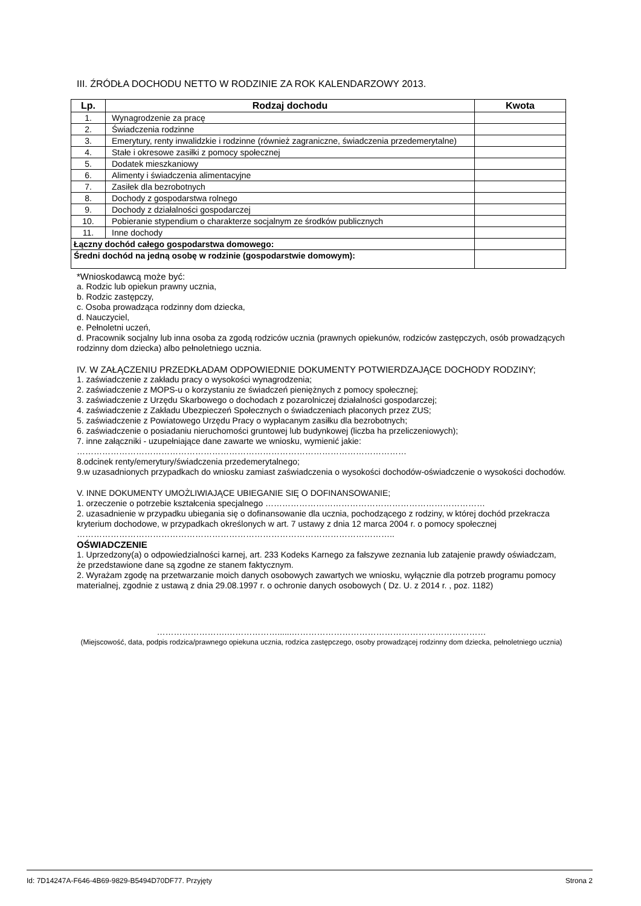III. ŹRÓDŁA DOCHODU NETTO W RODZINIE ZA ROK KALENDARZOWY 2013.
| Lp. | Rodzaj dochodu | Kwota |
| --- | --- | --- |
| 1. | Wynagrodzenie za pracę | |
| 2. | Świadczenia rodzinne | |
| 3. | Emerytury, renty inwalidzkie i rodzinne (również zagraniczne, świadczenia przedemerytalne) | |
| 4. | Stałe i okresowe zasiłki z pomocy społecznej | |
| 5. | Dodatek mieszkaniowy | |
| 6. | Alimenty i świadczenia alimentacyjne | |
| 7. | Zasiłek dla bezrobotnych | |
| 8. | Dochody z gospodarstwa rolnego | |
| 9. | Dochody z działalności gospodarczej | |
| 10. | Pobieranie stypendium o charakterze socjalnym ze środków publicznych | |
| 11. | Inne dochody | |
| Łączny dochód całego gospodarstwa domowego: | | |
| Średni dochód na jedną osobę w rodzinie (gospodarstwie domowym): | | |
*Wnioskodawcą może być:
a. Rodzic lub opiekun prawny ucznia,
b. Rodzic zastępczy,
c. Osoba prowadząca rodzinny dom dziecka,
d. Nauczyciel,
e. Pełnoletni uczeń,
d. Pracownik socjalny lub inna osoba za zgodą rodziców ucznia (prawnych opiekunów, rodziców zastępczych, osób prowadzących rodzinny dom dziecka) albo pełnoletniego ucznia.
IV. W ZAŁĄCZENIU PRZEDKŁADAM ODPOWIEDNIE DOKUMENTY POTWIERDZAJĄCE DOCHODY RODZINY;
1. zaświadczenie z zakładu pracy o wysokości wynagrodzenia;
2. zaświadczenie z MOPS-u o korzystaniu ze świadczeń pieniężnych z pomocy społecznej;
3. zaświadczenie z Urzędu Skarbowego o dochodach z pozarolniczej działalności gospodarczej;
4. zaświadczenie z Zakładu Ubezpieczeń Społecznych o świadczeniach płaconych przez ZUS;
5. zaświadczenie z Powiatowego Urzędu Pracy o wypłacanym zasiłku dla bezrobotnych;
6. zaświadczenie o posiadaniu nieruchomości gruntowej lub budynkowej (liczba ha przeliczeniowych);
7. inne załączniki - uzupełniające dane zawarte we wniosku, wymienić jakie:
………………………………………………………………………………………………………
8.odcinek renty/emerytury/świadczenia przedemerytalnego;
9.w uzasadnionych przypadkach do wniosku zamiast zaświadczenia o wysokości dochodów-oświadczenie o wysokości dochodów.
V. INNE DOKUMENTY UMOŻLIWIAJĄCE UBIEGANIE SIĘ O DOFINANSOWANIE;
1. orzeczenie o potrzebie kształcenia specjalnego ……………………………………………………………………
2. uzasadnienie w przypadku ubiegania się o dofinansowanie dla ucznia, pochodzącego z rodziny, w której dochód przekracza kryterium dochodowe, w przypadkach określonych w art. 7 ustawy z dnia 12 marca 2004 r. o pomocy społecznej …………………………………………………………………………………………………..
OŚWIADCZENIE
1. Uprzedzony(a) o odpowiedzialności karnej, art. 233 Kodeks Karnego za fałszywe zeznania lub zatajenie prawdy oświadczam, że przedstawione dane są zgodne ze stanem faktycznym.
2. Wyrażam zgodę na przetwarzanie moich danych osobowych zawartych we wniosku, wyłącznie dla potrzeb programu pomocy materialnej, zgodnie z ustawą z dnia 29.08.1997 r. o ochronie danych osobowych ( Dz. U. z 2014 r. , poz. 1182)
…………………….………………......……………………………………………………………
(Miejscowość, data, podpis rodzica/prawnego opiekuna ucznia, rodzica zastępczego, osoby prowadzącej rodzinny dom dziecka, pełnoletniego ucznia)
Id: 7D14247A-F646-4B69-9829-B5494D70DF77. Przyjęty Strona 2